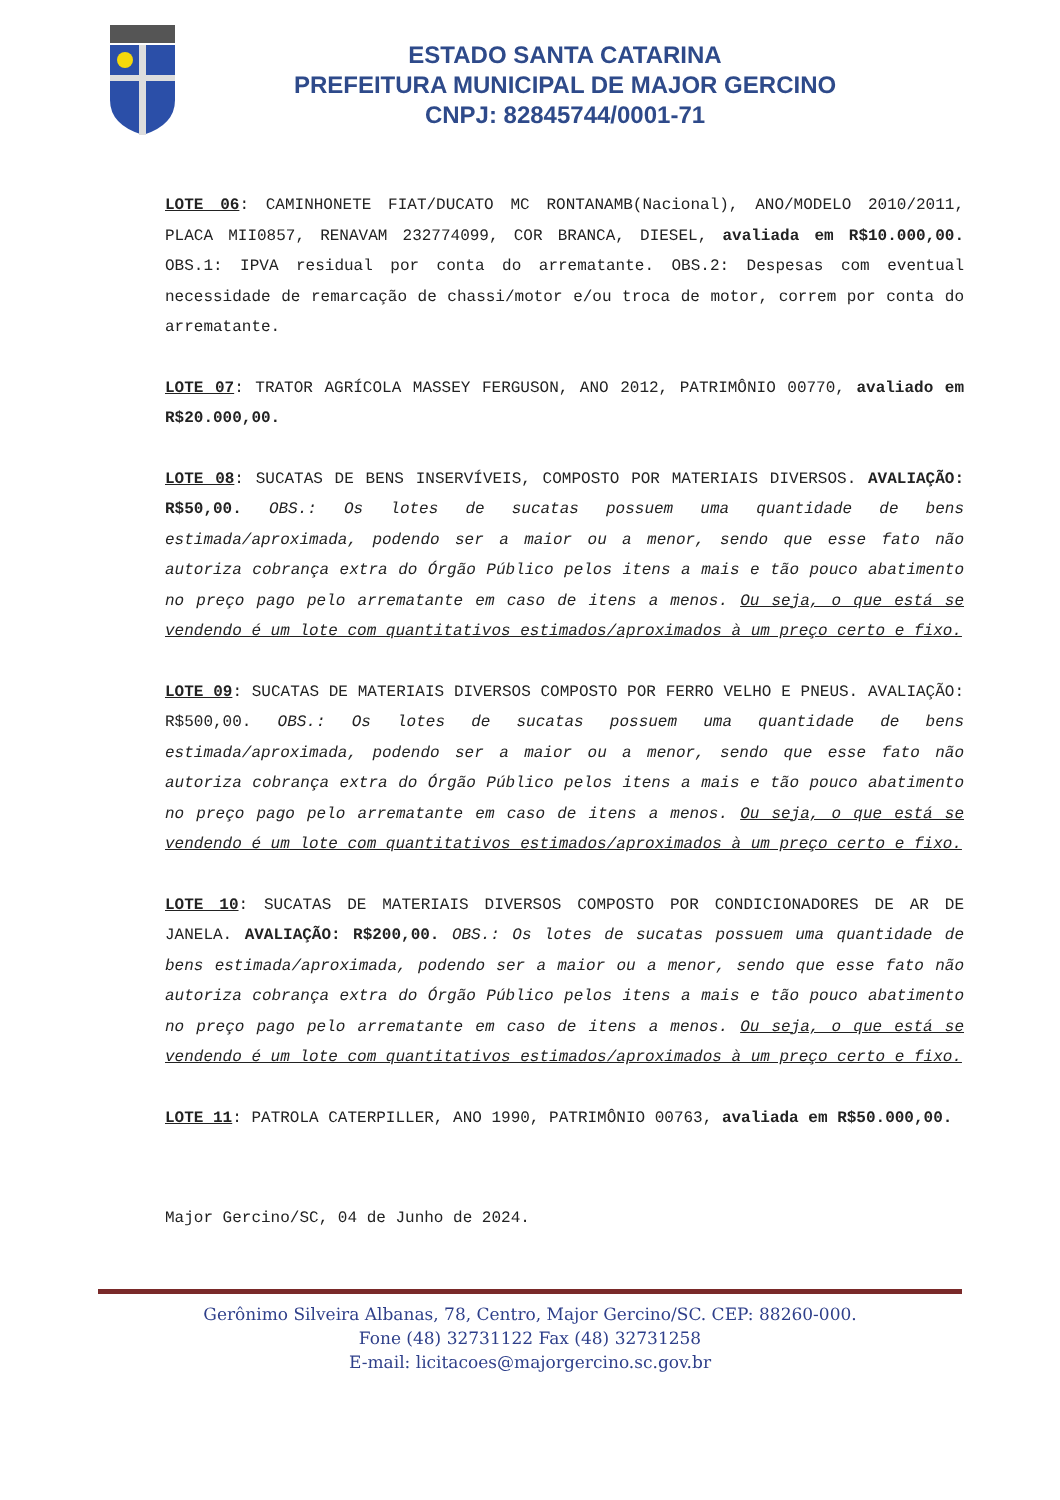ESTADO SANTA CATARINA
PREFEITURA MUNICIPAL DE MAJOR GERCINO
CNPJ: 82845744/0001-71
LOTE 06: CAMINHONETE FIAT/DUCATO MC RONTANAMB(Nacional), ANO/MODELO 2010/2011, PLACA MII0857, RENAVAM 232774099, COR BRANCA, DIESEL, avaliada em R$10.000,00. OBS.1: IPVA residual por conta do arrematante. OBS.2: Despesas com eventual necessidade de remarcação de chassi/motor e/ou troca de motor, correm por conta do arrematante.
LOTE 07: TRATOR AGRÍCOLA MASSEY FERGUSON, ANO 2012, PATRIMÔNIO 00770, avaliado em R$20.000,00.
LOTE 08: SUCATAS DE BENS INSERVÍVEIS, COMPOSTO POR MATERIAIS DIVERSOS. AVALIAÇÃO: R$50,00. OBS.: Os lotes de sucatas possuem uma quantidade de bens estimada/aproximada, podendo ser a maior ou a menor, sendo que esse fato não autoriza cobrança extra do Órgão Público pelos itens a mais e tão pouco abatimento no preço pago pelo arrematante em caso de itens a menos. Ou seja, o que está se vendendo é um lote com quantitativos estimados/aproximados à um preço certo e fixo.
LOTE 09: SUCATAS DE MATERIAIS DIVERSOS COMPOSTO POR FERRO VELHO E PNEUS. AVALIAÇÃO: R$500,00. OBS.: Os lotes de sucatas possuem uma quantidade de bens estimada/aproximada, podendo ser a maior ou a menor, sendo que esse fato não autoriza cobrança extra do Órgão Público pelos itens a mais e tão pouco abatimento no preço pago pelo arrematante em caso de itens a menos. Ou seja, o que está se vendendo é um lote com quantitativos estimados/aproximados à um preço certo e fixo.
LOTE 10: SUCATAS DE MATERIAIS DIVERSOS COMPOSTO POR CONDICIONADORES DE AR DE JANELA. AVALIAÇÃO: R$200,00. OBS.: Os lotes de sucatas possuem uma quantidade de bens estimada/aproximada, podendo ser a maior ou a menor, sendo que esse fato não autoriza cobrança extra do Órgão Público pelos itens a mais e tão pouco abatimento no preço pago pelo arrematante em caso de itens a menos. Ou seja, o que está se vendendo é um lote com quantitativos estimados/aproximados à um preço certo e fixo.
LOTE 11: PATROLA CATERPILLER, ANO 1990, PATRIMÔNIO 00763, avaliada em R$50.000,00.
Major Gercino/SC, 04 de Junho de 2024.
Gerônimo Silveira Albanas, 78, Centro, Major Gercino/SC. CEP: 88260-000.
Fone (48) 32731122 Fax (48) 32731258
E-mail: licitacoes@majorgercino.sc.gov.br